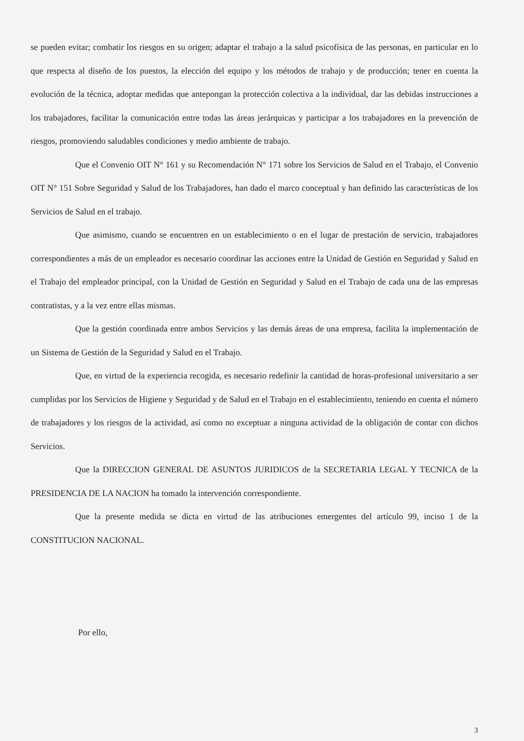se pueden evitar; combatir los riesgos en su origen; adaptar el trabajo a la salud psicofísica de las personas, en particular en lo que respecta al diseño de los puestos, la elección del equipo y los métodos de trabajo y de producción; tener en cuenta la evolución de la técnica, adoptar medidas que antepongan la protección colectiva a la individual, dar las debidas instrucciones a los trabajadores, facilitar la comunicación entre todas las áreas jerárquicas y participar a los trabajadores en la prevención de riesgos, promoviendo saludables condiciones y medio ambiente de trabajo.
Que el Convenio OIT N° 161 y su Recomendación N° 171 sobre los Servicios de Salud en el Trabajo, el Convenio OIT N° 151 Sobre Seguridad y Salud de los Trabajadores, han dado el marco conceptual y han definido las características de los Servicios de Salud en el trabajo.
Que asimismo, cuando se encuentren en un establecimiento o en el lugar de prestación de servicio, trabajadores correspondientes a más de un empleador es necesario coordinar las acciones entre la Unidad de Gestión en Seguridad y Salud en el Trabajo del empleador principal, con la Unidad de Gestión en Seguridad y Salud en el Trabajo de cada una de las empresas contratistas, y a la vez entre ellas mismas.
Que la gestión coordinada entre ambos Servicios y las demás áreas de una empresa, facilita la implementación de un Sistema de Gestión de la Seguridad y Salud en el Trabajo.
Que, en virtud de la experiencia recogida, es necesario redefinir la cantidad de horas-profesional universitario a ser cumplidas por los Servicios de Higiene y Seguridad y de Salud en el Trabajo en el establecimiento, teniendo en cuenta el número de trabajadores y los riesgos de la actividad, así como no exceptuar a ninguna actividad de la obligación de contar con dichos Servicios.
Que la DIRECCION GENERAL DE ASUNTOS JURIDICOS de la SECRETARIA LEGAL Y TECNICA de la PRESIDENCIA DE LA NACION ha tomado la intervención correspondiente.
Que la presente medida se dicta en virtud de las atribuciones emergentes del artículo 99, inciso 1 de la CONSTITUCION NACIONAL.
Por ello,
3